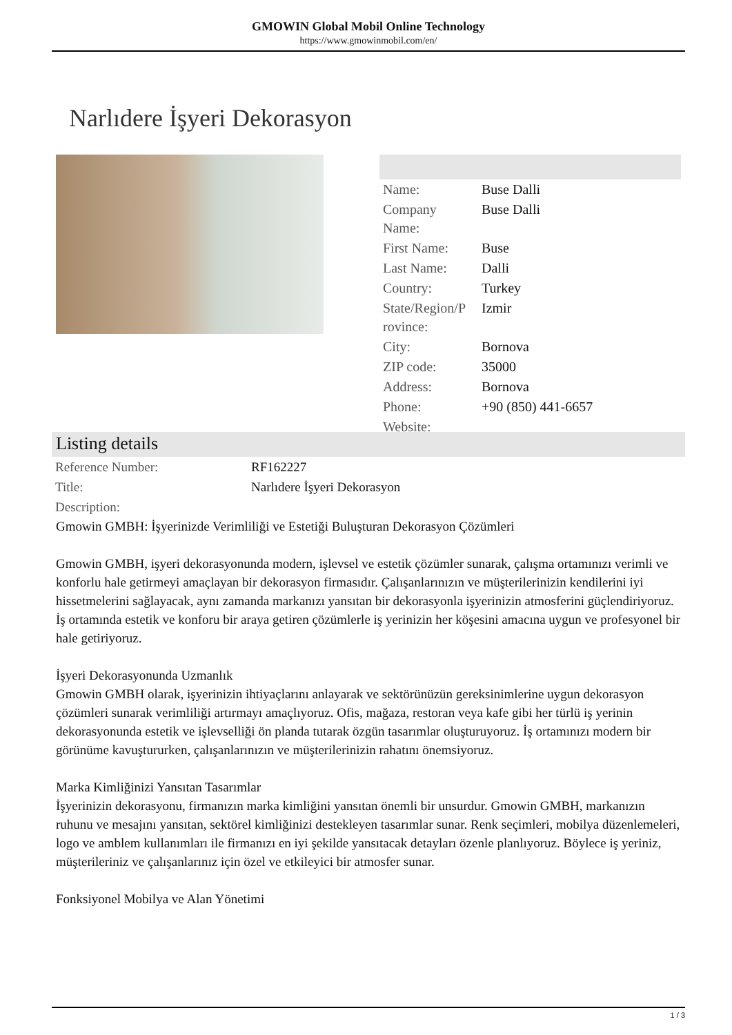GMOWIN Global Mobil Online Technology
https://www.gmowinmobil.com/en/
Narlıdere İşyeri Dekorasyon
| Name: | Buse Dalli |
| Company Name: | Buse Dalli |
| First Name: | Buse |
| Last Name: | Dalli |
| Country: | Turkey |
| State/Region/P rovince: | Izmir |
| City: | Bornova |
| ZIP code: | 35000 |
| Address: | Bornova |
| Phone: | +90 (850) 441-6657 |
| Website: | |
Listing details
| Reference Number: | RF162227 |
| Title: | Narlıdere İşyeri Dekorasyon |
| Description: | |
Gmowin GMBH: İşyerinizde Verimliliği ve Estetiği Buluşturan Dekorasyon Çözümleri
Gmowin GMBH, işyeri dekorasyonunda modern, işlevsel ve estetik çözümler sunarak, çalışma ortamınızı verimli ve konforlu hale getirmeyi amaçlayan bir dekorasyon firmasıdır. Çalışanlarınızın ve müşterilerinizin kendilerini iyi hissetmelerini sağlayacak, aynı zamanda markanızı yansıtan bir dekorasyonla işyerinizin atmosferini güçlendiriyoruz. İş ortamında estetik ve konforu bir araya getiren çözümlerle iş yerinizin her köşesini amacına uygun ve profesyonel bir hale getiriyoruz.
İşyeri Dekorasyonunda Uzmanlık
Gmowin GMBH olarak, işyerinizin ihtiyaçlarını anlayarak ve sektörünüzün gereksinimlerine uygun dekorasyon çözümleri sunarak verimliliği artırmayı amaçlıyoruz. Ofis, mağaza, restoran veya kafe gibi her türlü iş yerinin dekorasyonunda estetik ve işlevselliği ön planda tutarak özgün tasarımlar oluşturuyoruz. İş ortamınızı modern bir görünüme kavuştururken, çalışanlarınızın ve müşterilerinizin rahatını önemsiyoruz.
Marka Kimliğinizi Yansıtan Tasarımlar
İşyerinizin dekorasyonu, firmanızın marka kimliğini yansıtan önemli bir unsurdur. Gmowin GMBH, markanızın ruhunu ve mesajını yansıtan, sektörel kimliğinizi destekleyen tasarımlar sunar. Renk seçimleri, mobilya düzenlemeleri, logo ve amblem kullanımları ile firmanızı en iyi şekilde yansıtacak detayları özenle planlıyoruz. Böylece iş yeriniz, müşterileriniz ve çalışanlarınız için özel ve etkileyici bir atmosfer sunar.
Fonksiyonel Mobilya ve Alan Yönetimi
1 / 3